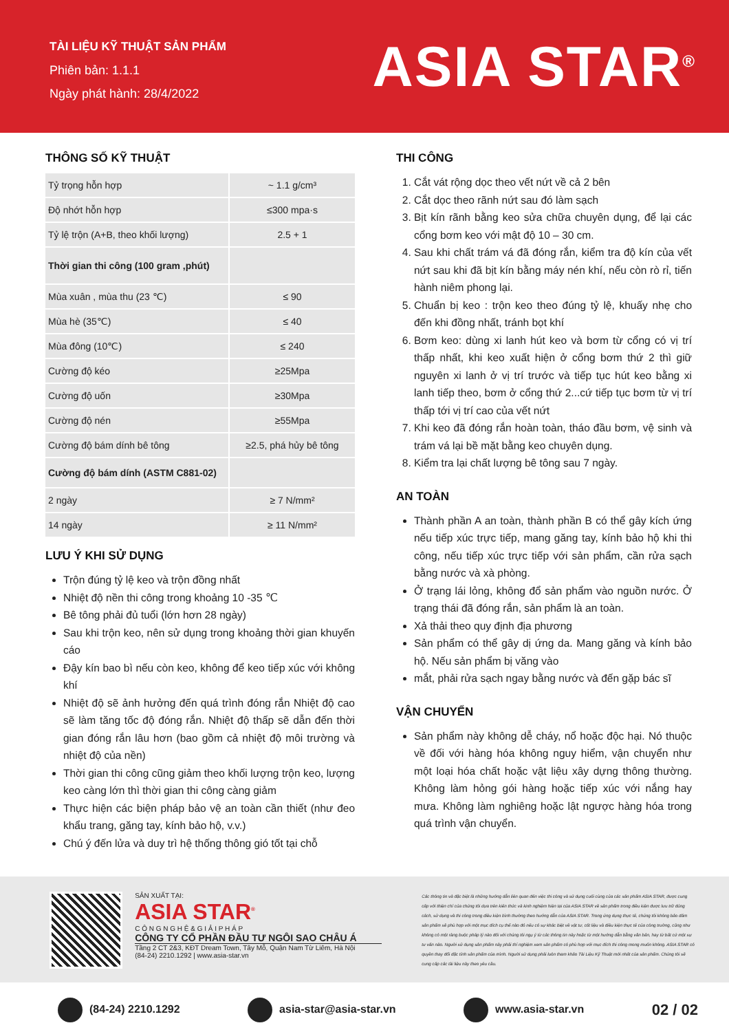TÀI LIỆU KỸ THUẬT SẢN PHẨM
Phiên bản: 1.1.1
Ngày phát hành: 28/4/2022
ASIA STAR<sup>®</sup>
THÔNG SỐ KỸ THUẬT
| Tỷ trọng hỗn hợp | ~ 1.1 g/cm³ |
| Độ nhớt hỗn hợp | ≤300 mpa·s |
| Tỷ lệ trộn (A+B, theo khối lượng) | 2.5 + 1 |
| Thời gian thi công (100 gram ,phút) | |
| Mùa xuân , mùa thu (23 ℃) | ≤ 90 |
| Mùa hè (35℃) | ≤ 40 |
| Mùa đông (10℃) | ≤ 240 |
| Cường độ kéo | ≥25Mpa |
| Cường độ uốn | ≥30Mpa |
| Cường độ nén | ≥55Mpa |
| Cường độ bám dính bê tông | ≥2.5, phá hủy bê tông |
| Cường độ bám dính (ASTM C881-02) | |
| 2 ngày | ≥ 7 N/mm² |
| 14 ngày | ≥ 11 N/mm² |
LƯU Ý KHI SỬ DỤNG
Trộn đúng tỷ lệ keo và trộn đồng nhất
Nhiệt độ nền thi công trong khoảng 10 -35 ℃
Bê tông phải đủ tuổi (lớn hơn 28 ngày)
Sau khi trộn keo, nên sử dụng trong khoảng thời gian khuyến cáo
Đậy kín bao bì nếu còn keo, không để keo tiếp xúc với không khí
Nhiệt độ sẽ ảnh hưởng đến quá trình đóng rắn Nhiệt độ cao sẽ làm tăng tốc độ đóng rắn. Nhiệt độ thấp sẽ dẫn đến thời gian đóng rắn lâu hơn (bao gồm cả nhiệt độ môi trường và nhiệt độ của nền)
Thời gian thi công cũng giảm theo khối lượng trộn keo, lượng keo càng lớn thì thời gian thi công càng giảm
Thực hiện các biện pháp bảo vệ an toàn cần thiết (như đeo khẩu trang, găng tay, kính bảo hộ, v.v.)
Chú ý đến lửa và duy trì hệ thống thông gió tốt tại chỗ
THI CÔNG
1. Cắt vát rộng dọc theo vết nứt về cả 2 bên
2. Cắt dọc theo rãnh nứt sau đó làm sạch
3. Bịt kín rãnh bằng keo sửa chữa chuyên dụng, để lại các cổng bơm keo với mật độ 10 – 30 cm.
4. Sau khi chất trám vá đã đóng rắn, kiểm tra độ kín của vết nứt sau khi đã bịt kín bằng máy nén khí, nếu còn rò rỉ, tiến hành niêm phong lại.
5. Chuẩn bị keo : trộn keo theo đúng tỷ lệ, khuấy nhẹ cho đến khi đồng nhất, tránh bọt khí
6. Bơm keo: dùng xi lanh hút keo và bơm từ cổng có vị trí thấp nhất, khi keo xuất hiện ở cổng bơm thứ 2 thì giữ nguyên xi lanh ở vị trí trước và tiếp tục hút keo bằng xi lanh tiếp theo, bơm ở cổng thứ 2...cứ tiếp tục bơm từ vị trí thấp tới vị trí cao của vết nứt
7. Khi keo đã đóng rắn hoàn toàn, tháo đầu bơm, vệ sinh và trám vá lại bề mặt bằng keo chuyên dụng.
8. Kiểm tra lại chất lượng bê tông sau 7 ngày.
AN TOÀN
Thành phần A an toàn, thành phần B có thể gây kích ứng nếu tiếp xúc trực tiếp, mang găng tay, kính bảo hộ khi thi công, nếu tiếp xúc trực tiếp với sản phẩm, cần rửa sạch bằng nước và xà phòng.
Ở trạng lái lỏng, không đổ sản phẩm vào nguồn nước. Ở trạng thái đã đóng rắn, sản phẩm là an toàn.
Xả thải theo quy định địa phương
Sản phẩm có thể gây dị ứng da. Mang găng và kính bảo hộ. Nếu sản phẩm bị văng vào
mắt, phải rửa sạch ngay bằng nước và đến gặp bác sĩ
VẬN CHUYỂN
Sản phẩm này không dễ cháy, nổ hoặc độc hại. Nó thuộc về đối với hàng hóa không nguy hiểm, vận chuyển như một loại hóa chất hoặc vật liệu xây dựng thông thường. Không làm hỏng gói hàng hoặc tiếp xúc với nắng hay mưa. Không làm nghiêng hoặc lật ngược hàng hóa trong quá trình vận chuyển.
SẢN XUẤT TẠI:
ASIA STAR<sup>®</sup>
C Ô N G N G H Ệ & G I Ả I P H Á P
CÔNG TY CỔ PHẦN ĐẦU TƯ NGÔI SAO CHÂU Á
Tầng 2 CT 2&3, KĐT Dream Town, Tây Mỗ, Quận Nam Từ Liêm, Hà Nội
(84-24) 2210.1292 | www.asia-star.vn
Các thông tin và đặc biệt là những hướng dẫn liên quan đến việc thi công và sử dụng cuối cùng của các sản phẩm ASIA STAR, được cung cấp với thiện chí của chúng tôi dựa trên kiến thức và kinh nghiệm hiện tại của ASIA STAR về sản phẩm trong điều kiện được lưu trữ đúng cách, sử dụng và thi công trong điều kiện bình thường theo hướng dẫn của ASIA STAR. Trong ứng dụng thực tế, chúng tôi không bảo đảm sản phẩm sẽ phù hợp với một mục đích cụ thể nào đó nếu có sự khác biệt về vật tư, cốt liệu và điều kiện thực tế của công trường, cũng như không có một ràng buộc pháp lý nào đối với chúng tôi ngụ ý từ các thông tin này hoặc từ một hướng dẫn bằng văn bản, hay từ bất cứ một sự tư vấn nào. Người sử dụng sản phẩm này phải thí nghiệm xem sản phẩm có phù hợp với mục đích thi công mong muốn không. ASIA STAR có quyền thay đổi đặc tính sản phẩm của mình. Người sử dụng phải luôn tham khảo Tài Liệu Kỹ Thuật mới nhất của sản phẩm. Chúng tôi sẽ cung cấp các tài liệu này theo yêu cầu.
(84-24) 2210.1292 asia-star@asia-star.vn www.asia-star.vn 02 / 02